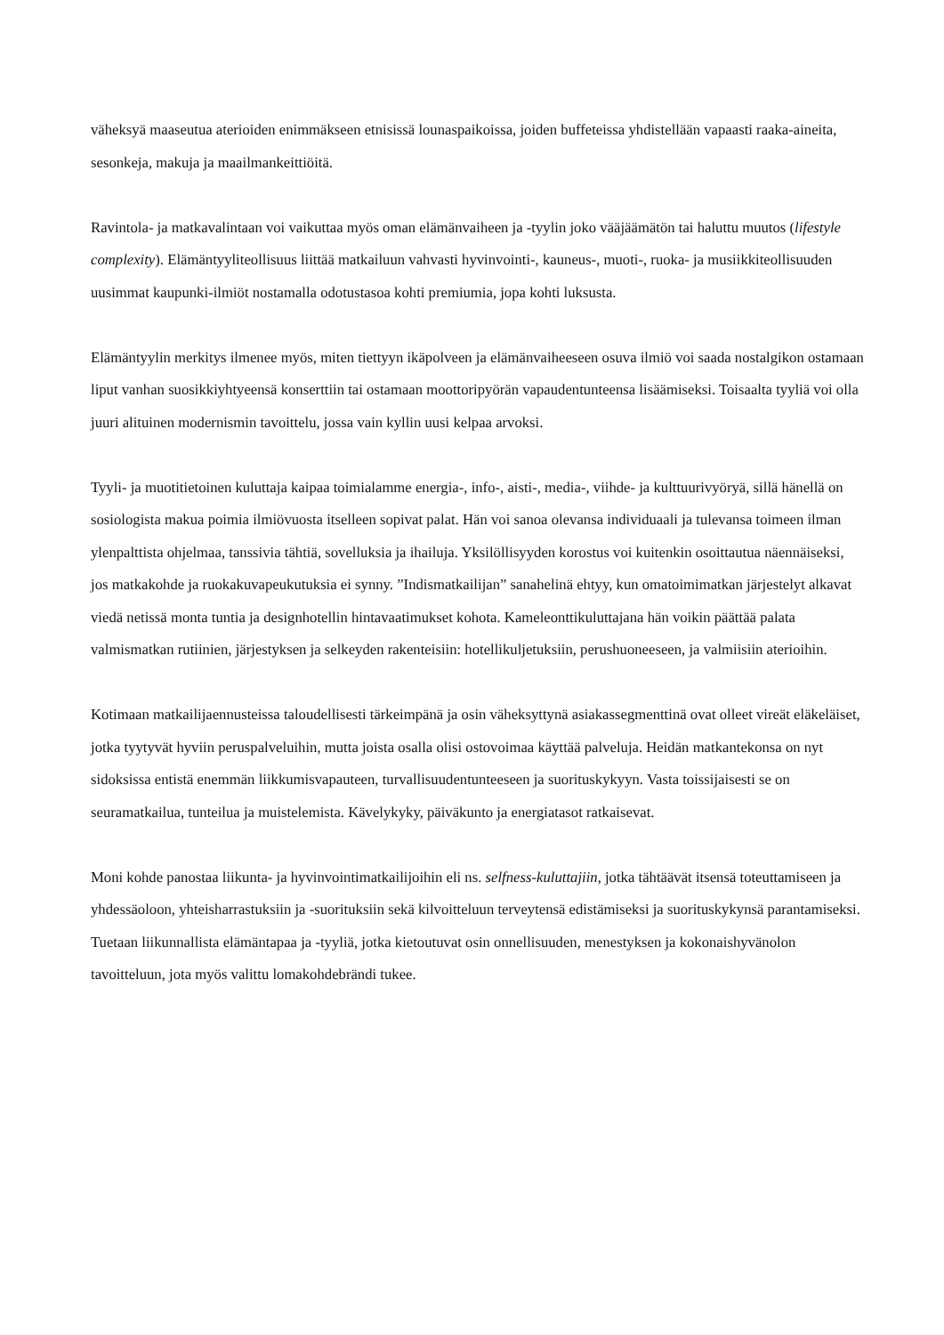väheksyä maaseutua aterioiden enimmäkseen etnisissä lounaspaikoissa, joiden buffeteissa yhdistellään vapaasti raaka-aineita, sesonkeja, makuja ja maailmankeittiöitä.
Ravintola- ja matkavalintaan voi vaikuttaa myös oman elämänvaiheen ja -tyylin joko vääjäämätön tai haluttu muutos (lifestyle complexity). Elämäntyyliteollisuus liittää matkailuun vahvasti hyvinvointi-, kauneus-, muoti-, ruoka- ja musiikkiteollisuuden uusimmat kaupunki-ilmiöt nostamalla odotustasoa kohti premiumia, jopa kohti luksusta.
Elämäntyylin merkitys ilmenee myös, miten tiettyyn ikäpolveen ja elämänvaiheeseen osuva ilmiö voi saada nostalgikon ostamaan liput vanhan suosikkiyhtyeensä konserttiin tai ostamaan moottoripyörän vapaudentunteensa lisäämiseksi. Toisaalta tyyliä voi olla juuri alituinen modernismin tavoittelu, jossa vain kyllin uusi kelpaa arvoksi.
Tyyli- ja muotitietoinen kuluttaja kaipaa toimialamme energia-, info-, aisti-, media-, viihde- ja kulttuurivyöryä, sillä hänellä on sosiologista makua poimia ilmiövuosta itselleen sopivat palat. Hän voi sanoa olevansa individuaali ja tulevansa toimeen ilman ylenpalttista ohjelmaa, tanssivia tähtiä, sovelluksia ja ihailuja. Yksilöllisyyden korostus voi kuitenkin osoittautua näennäiseksi, jos matkakohde ja ruokakuvapeukutuksia ei synny. ”Indismatkailijan” sanahelinä ehtyy, kun omatoimimatkan järjestelyt alkavat viedä netissä monta tuntia ja designhotellin hintavaatimukset kohota. Kameleonttikuluttajana hän voikin päättää palata valmismatkan rutiinien, järjestyksen ja selkeyden rakenteisiin: hotellikuljetuksiin, perushuoneeseen, ja valmiisiin aterioihin.
Kotimaan matkailijaennusteissa taloudellisesti tärkeimpänä ja osin väheksyttynä asiakassegmenttinä ovat olleet vireät eläkeläiset, jotka tyytyvät hyviin peruspalveluihin, mutta joista osalla olisi ostovoimaa käyttää palveluja. Heidän matkantekonsa on nyt sidoksissa entistä enemmän liikkumisvapauteen, turvallisuudentunteeseen ja suorituskykyyn. Vasta toissijaisesti se on seuramatkailua, tunteilua ja muistelemista. Kävelykyky, päiväkunto ja energiatasot ratkaisevat.
Moni kohde panostaa liikunta- ja hyvinvointimatkailijoihin eli ns. selfness-kuluttajiin, jotka tähtäävät itsensä toteuttamiseen ja yhdessäoloon, yhteisharrastuksiin ja -suorituksiin sekä kilvoitteluun terveytensä edistämiseksi ja suorituskykynsä parantamiseksi. Tuetaan liikunnallista elämäntapaa ja -tyyliä, jotka kietoutuvat osin onnellisuuden, menestyksen ja kokonaishyvänolon tavoitteluun, jota myös valittu lomakohdebrändi tukee.